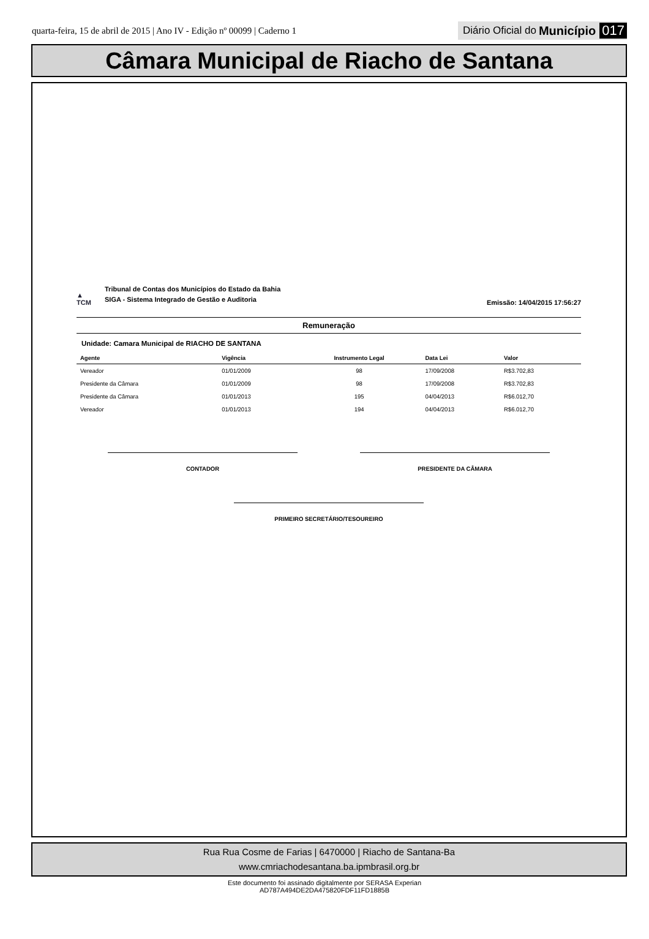quarta-feira, 15 de abril de 2015 | Ano IV - Edição nº 00099 | Caderno 1 Diário Oficial do Município 017
Câmara Municipal de Riacho de Santana
▲
TCM
Tribunal de Contas dos Municípios do Estado da Bahia
SIGA - Sistema Integrado de Gestão e Auditoria
Emissão: 14/04/2015 17:56:27
Remuneração
Unidade: Camara Municipal de RIACHO DE SANTANA
| Agente | Vigência | Instrumento Legal | Data Lei | Valor |
| --- | --- | --- | --- | --- |
| Vereador | 01/01/2009 | 98 | 17/09/2008 | R$3.702,83 |
| Presidente da Câmara | 01/01/2009 | 98 | 17/09/2008 | R$3.702,83 |
| Presidente da Câmara | 01/01/2013 | 195 | 04/04/2013 | R$6.012,70 |
| Vereador | 01/01/2013 | 194 | 04/04/2013 | R$6.012,70 |
CONTADOR PRESIDENTE DA CÂMARA
PRIMEIRO SECRETÁRIO/TESOUREIRO
Rua Rua Cosme de Farias | 6470000 | Riacho de Santana-Ba
www.cmriachodesantana.ba.ipmbrasil.org.br
Este documento foi assinado digitalmente por SERASA Experian
AD787A494DE2DA475820FDF11FD1885B